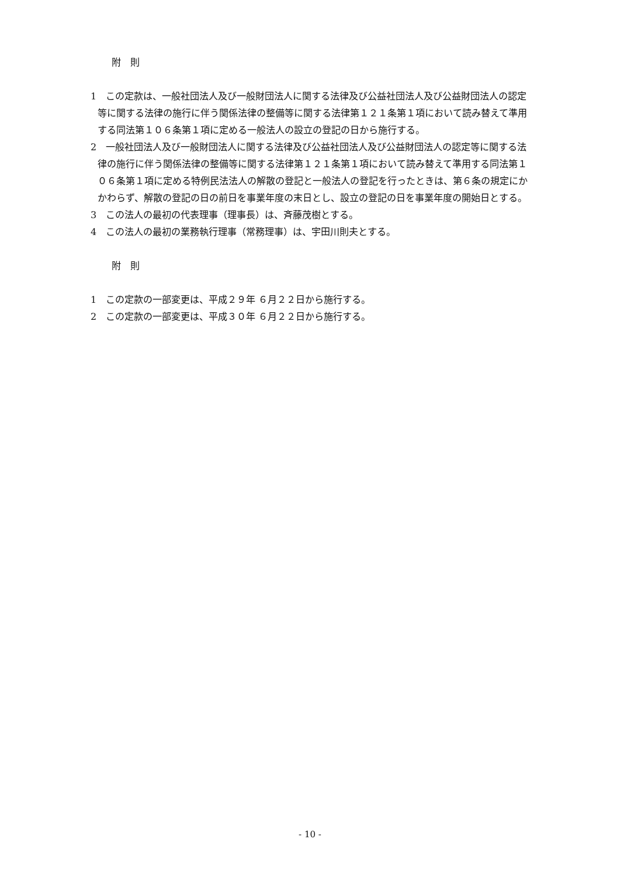附　則
1　この定款は、一般社団法人及び一般財団法人に関する法律及び公益社団法人及び公益財団法人の認定等に関する法律の施行に伴う関係法律の整備等に関する法律第１２１条第１項において読み替えて準用する同法第１０６条第１項に定める一般法人の設立の登記の日から施行する。
2　一般社団法人及び一般財団法人に関する法律及び公益社団法人及び公益財団法人の認定等に関する法律の施行に伴う関係法律の整備等に関する法律第１２１条第１項において読み替えて準用する同法第１０６条第１項に定める特例民法法人の解散の登記と一般法人の登記を行ったときは、第６条の規定にかかわらず、解散の登記の日の前日を事業年度の末日とし、設立の登記の日を事業年度の開始日とする。
3　この法人の最初の代表理事（理事長）は、斉藤茂樹とする。
4　この法人の最初の業務執行理事（常務理事）は、宇田川則夫とする。
附　則
1　この定款の一部変更は、平成２９年 ６月２２日から施行する。
2　この定款の一部変更は、平成３０年 ６月２２日から施行する。
- 10 -